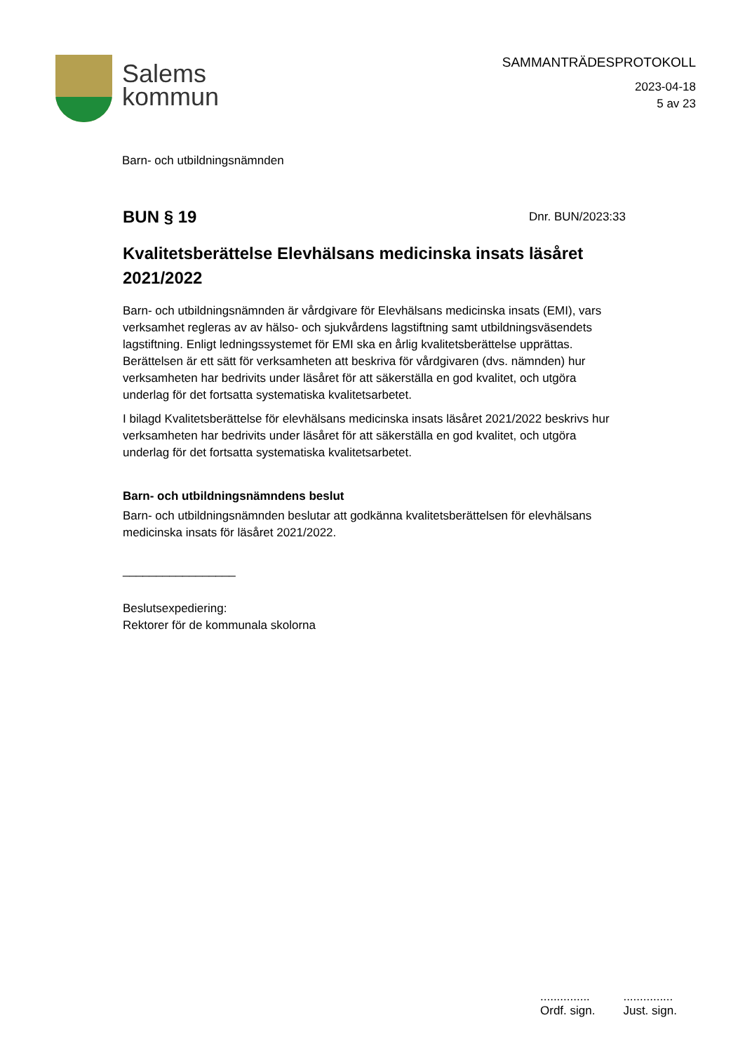Salems
kommun
SAMMANTRÄDESPROTOKOLL
2023-04-18
5 av 23
Barn- och utbildningsnämnden
BUN § 19
Dnr. BUN/2023:33
Kvalitetsberättelse Elevhälsans medicinska insats läsåret 2021/2022
Barn- och utbildningsnämnden är vårdgivare för Elevhälsans medicinska insats (EMI), vars verksamhet regleras av av hälso- och sjukvårdens lagstiftning samt utbildningsväsendets lagstiftning. Enligt ledningssystemet för EMI ska en årlig kvalitetsberättelse upprättas. Berättelsen är ett sätt för verksamheten att beskriva för vårdgivaren (dvs. nämnden) hur verksamheten har bedrivits under läsåret för att säkerställa en god kvalitet, och utgöra underlag för det fortsatta systematiska kvalitetsarbetet.
I bilagd Kvalitetsberättelse för elevhälsans medicinska insats läsåret 2021/2022 beskrivs hur verksamheten har bedrivits under läsåret för att säkerställa en god kvalitet, och utgöra underlag för det fortsatta systematiska kvalitetsarbetet.
Barn- och utbildningsnämndens beslut
Barn- och utbildningsnämnden beslutar att godkänna kvalitetsberättelsen för elevhälsans medicinska insats för läsåret 2021/2022.
_________________
Beslutsexpediering:
Rektorer för de kommunala skolorna
...............
Ordf. sign.
...............
Just. sign.